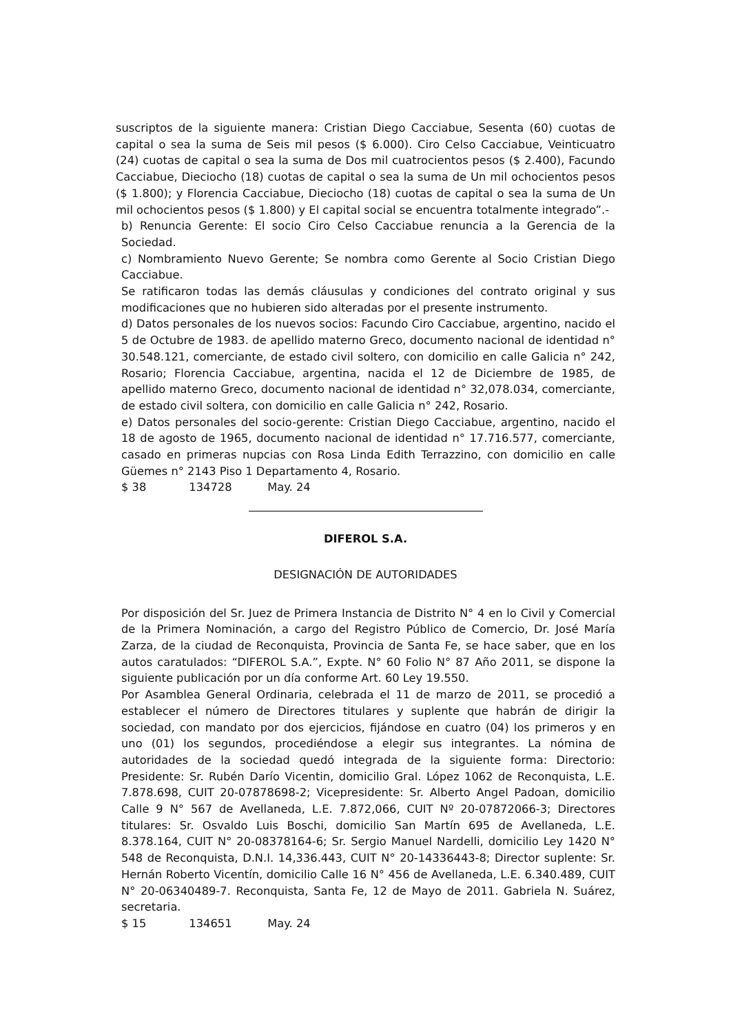suscriptos de la siguiente manera: Cristian Diego Cacciabue, Sesenta (60) cuotas de capital o sea la suma de Seis mil pesos ($ 6.000). Ciro Celso Cacciabue, Veinticuatro (24) cuotas de capital o sea la suma de Dos mil cuatrocientos pesos ($ 2.400), Facundo Cacciabue, Dieciocho (18) cuotas de capital o sea la suma de Un mil ochocientos pesos ($ 1.800); y Florencia Cacciabue, Dieciocho (18) cuotas de capital o sea la suma de Un mil ochocientos pesos ($ 1.800) y El capital social se encuentra totalmente integrado”.-
b) Renuncia Gerente: El socio Ciro Celso Cacciabue renuncia a la Gerencia de la Sociedad.
c) Nombramiento Nuevo Gerente; Se nombra como Gerente al Socio Cristian Diego Cacciabue.
Se ratificaron todas las demás cláusulas y condiciones del contrato original y sus modificaciones que no hubieren sido alteradas por el presente instrumento.
d) Datos personales de los nuevos socios: Facundo Ciro Cacciabue, argentino, nacido el 5 de Octubre de 1983. de apellido materno Greco, documento nacional de identidad n° 30.548.121, comerciante, de estado civil soltero, con domicilio en calle Galicia n° 242, Rosario; Florencia Cacciabue, argentina, nacida el 12 de Diciembre de 1985, de apellido materno Greco, documento nacional de identidad n° 32,078.034, comerciante, de estado civil soltera, con domicilio en calle Galicia n° 242, Rosario.
e) Datos personales del socio-gerente: Cristian Diego Cacciabue, argentino, nacido el 18 de agosto de 1965, documento nacional de identidad n° 17.716.577, comerciante, casado en primeras nupcias con Rosa Linda Edith Terrazzino, con domicilio en calle Güemes n° 2143 Piso 1 Departamento 4, Rosario.
$ 38 134728 May. 24
DIFEROL S.A.
DESIGNACIÓN DE AUTORIDADES
Por disposición del Sr. Juez de Primera Instancia de Distrito N° 4 en lo Civil y Comercial de la Primera Nominación, a cargo del Registro Público de Comercio, Dr. José María Zarza, de la ciudad de Reconquista, Provincia de Santa Fe, se hace saber, que en los autos caratulados: “DIFEROL S.A.”, Expte. N° 60 Folio N° 87 Año 2011, se dispone la siguiente publicación por un día conforme Art. 60 Ley 19.550.
Por Asamblea General Ordinaria, celebrada el 11 de marzo de 2011, se procedió a establecer el número de Directores titulares y suplente que habrán de dirigir la sociedad, con mandato por dos ejercicios, fijándose en cuatro (04) los primeros y en uno (01) los segundos, procediéndose a elegir sus integrantes. La nómina de autoridades de la sociedad quedó integrada de la siguiente forma: Directorio: Presidente: Sr. Rubén Darío Vicentin, domicilio Gral. López 1062 de Reconquista, L.E. 7.878.698, CUIT 20-07878698-2; Vicepresidente: Sr. Alberto Angel Padoan, domicilio Calle 9 N° 567 de Avellaneda, L.E. 7.872,066, CUIT Nº 20-07872066-3; Directores titulares: Sr. Osvaldo Luis Boschi, domicilio San Martín 695 de Avellaneda, L.E. 8.378.164, CUIT N° 20-08378164-6; Sr. Sergio Manuel Nardelli, domicilio Ley 1420 N° 548 de Reconquista, D.N.I. 14,336.443, CUIT N° 20-14336443-8; Director suplente: Sr. Hernán Roberto Vicentín, domicilio Calle 16 N° 456 de Avellaneda, L.E. 6.340.489, CUIT N° 20-06340489-7. Reconquista, Santa Fe, 12 de Mayo de 2011. Gabriela N. Suárez, secretaria.
$ 15 134651 May. 24